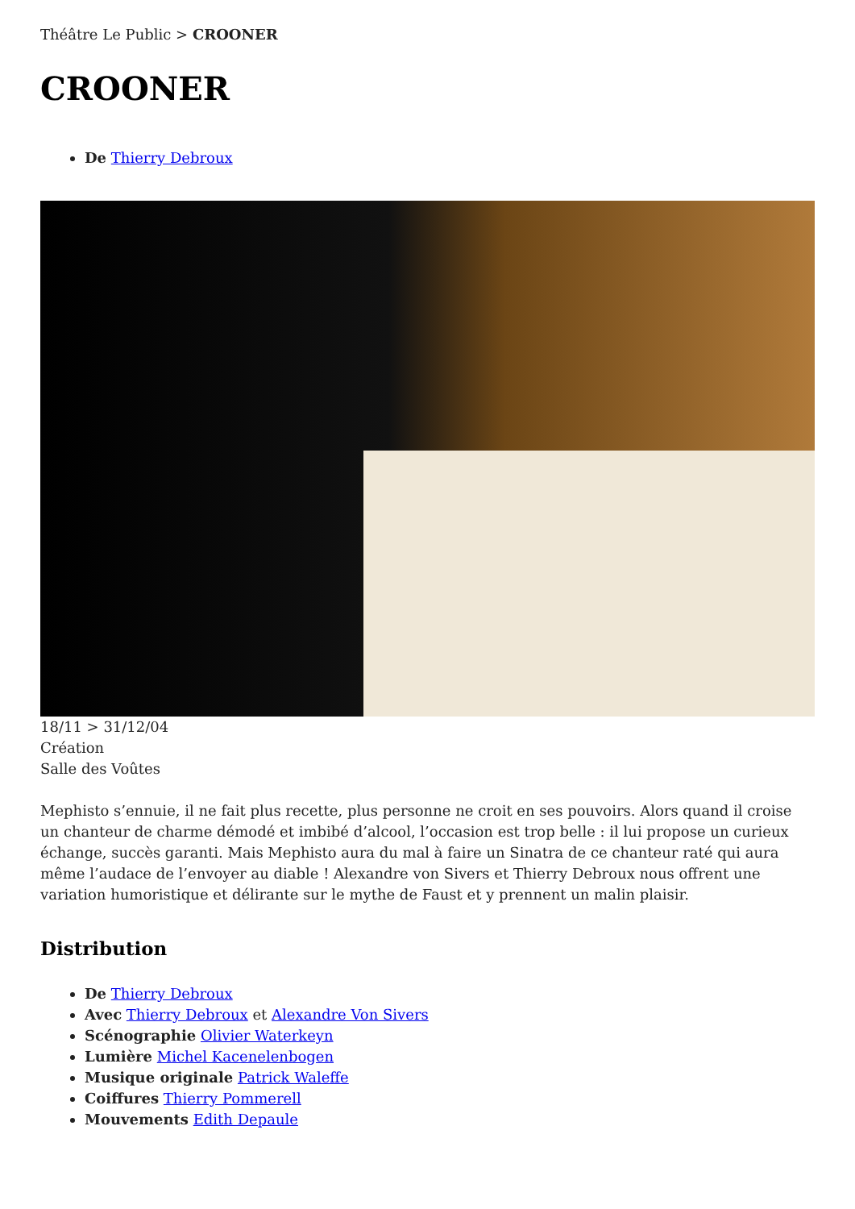Théâtre Le Public > CROONER
CROONER
De Thierry Debroux
18/11 > 31/12/04
Création
Salle des Voûtes
Mephisto s’ennuie, il ne fait plus recette, plus personne ne croit en ses pouvoirs. Alors quand il croise un chanteur de charme démodé et imbibé d’alcool, l’occasion est trop belle : il lui propose un curieux échange, succès garanti. Mais Mephisto aura du mal à faire un Sinatra de ce chanteur raté qui aura même l’audace de l’envoyer au diable ! Alexandre von Sivers et Thierry Debroux nous offrent une variation humoristique et délirante sur le mythe de Faust et y prennent un malin plaisir.
Distribution
De Thierry Debroux
Avec Thierry Debroux et Alexandre Von Sivers
Scénographie Olivier Waterkeyn
Lumière Michel Kacenelenbogen
Musique originale Patrick Waleffe
Coiffures Thierry Pommerell
Mouvements Edith Depaule